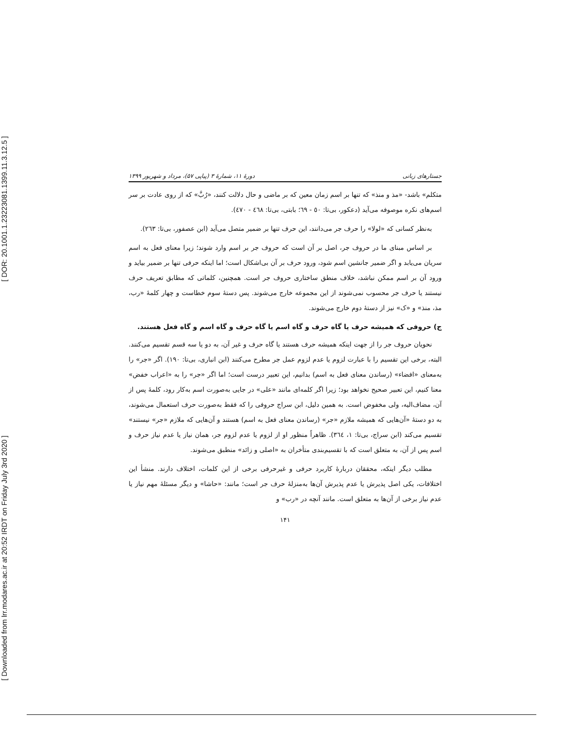[ DOR: 20.1001.1.23223081.1399.11.3.12.5 ]
[ Downloaded from lrr.modares.ac.ir at 20:52 IRDT on Friday July 3rd 2020 ]
جستارهای زبانی دورهٔ ۱۱، شمارهٔ ۳ (پیاپی ۵۷)، مرداد و شهریور ۱۳۹۹
متکلم» باشد- «مذ و منذ» که تنها بر اسم زمان معین که بر ماضی و حال دلالت کنند، «رُبَّ» که از روی عادت بر سر اسم‌های نکره موصوفه می‌آید (دعکور، بی‌تا: ٥٠ - ٦٩؛ بابتی، بی‌تا: ٤٦٨ - ٤٧٠).
به‌نظر کسانی که «لولا» را حرف جر می‌دانند، این حرف تنها بر ضمیر متصل می‌آید (ابن عصفور، بی‌تا: ٢٦٣).
بر اساس مبنای ما در حروف جر، اصل بر آن است که حروف جر بر اسم وارد شوند؛ زیرا معنای فعل به اسم سریان می‌یابد و اگر ضمیر جانشین اسم شود، ورود حرف بر آن بی‌اشکال است؛ اما اینکه حرفی تنها بر ضمیر بیاید و ورود آن بر اسم ممکن نباشد، خلاف منطق ساختاری حروف جر است. همچنین، کلماتی که مطابق تعریف حرف نیستند یا حرف جر محسوب نمی‌شوند از این مجموعه خارج می‌شوند. پس دستهٔ سوم خطاست و چهار کلمهٔ «رب، مذ، منذ» و «ک» نیز از دستهٔ دوم خارج می‌شوند.
ج) حروفی که همیشه حرف یا گاه حرف و گاه اسم یا گاه حرف و گاه اسم و گاه فعل هستند.
نحویان حروف جر را از جهت اینکه همیشه حرف هستند یا گاه حرف و غیر آن، به دو یا سه قسم تقسیم می‌کنند. البته، برخی این تقسیم را با عبارت لزوم یا عدم لزوم عمل جر مطرح می‌کنند (ابن انباری، بی‌تا: ١٩٠). اگر «جر» را به‌معنای «افضاء» (رساندن معنای فعل به اسم) بدانیم، این تعبیر درست است؛ اما اگر «جر» را به «اعراب خفض» معنا کنیم، این تعبیر صحیح نخواهد بود؛ زیرا اگر کلمه‌ای مانند «علی» در جایی به‌صورت اسم به‌کار رود، کلمهٔ پس از آن، مضاف‌الیه، ولی مخفوض است. به همین دلیل، ابن سراج حروفی را که فقط به‌صورت حرف استعمال می‌شوند، به دو دستهٔ «آن‌هایی که همیشه ملازم «جر» (رساندن معنای فعل به اسم) هستند و آن‌هایی که ملازم «جر» نیستند» تقسیم می‌کند (ابن سراج، بی‌تا: ١، ٣٦٤). ظاهراً منظور او از لزوم یا عدم لزوم جر، همان نیاز یا عدم نیاز حرف و اسم پس از آن، به متعلق است که با تقسیم‌بندی متأخران به «اصلی و زائد» منطبق می‌شوند.
مطلب دیگر اینکه، محققان دربارهٔ کاربرد حرفی و غیرحرفی برخی از این کلمات، اختلاف دارند. منشأ این اختلافات، یکی اصل پذیرش یا عدم پذیرش آن‌ها به‌منزلهٔ حرف جر است؛ مانند: «حاشا» و دیگر مسئلهٔ مهم نیاز یا عدم نیاز برخی از آن‌ها به متعلق است. مانند آنچه در «رب» و
۱۴۱